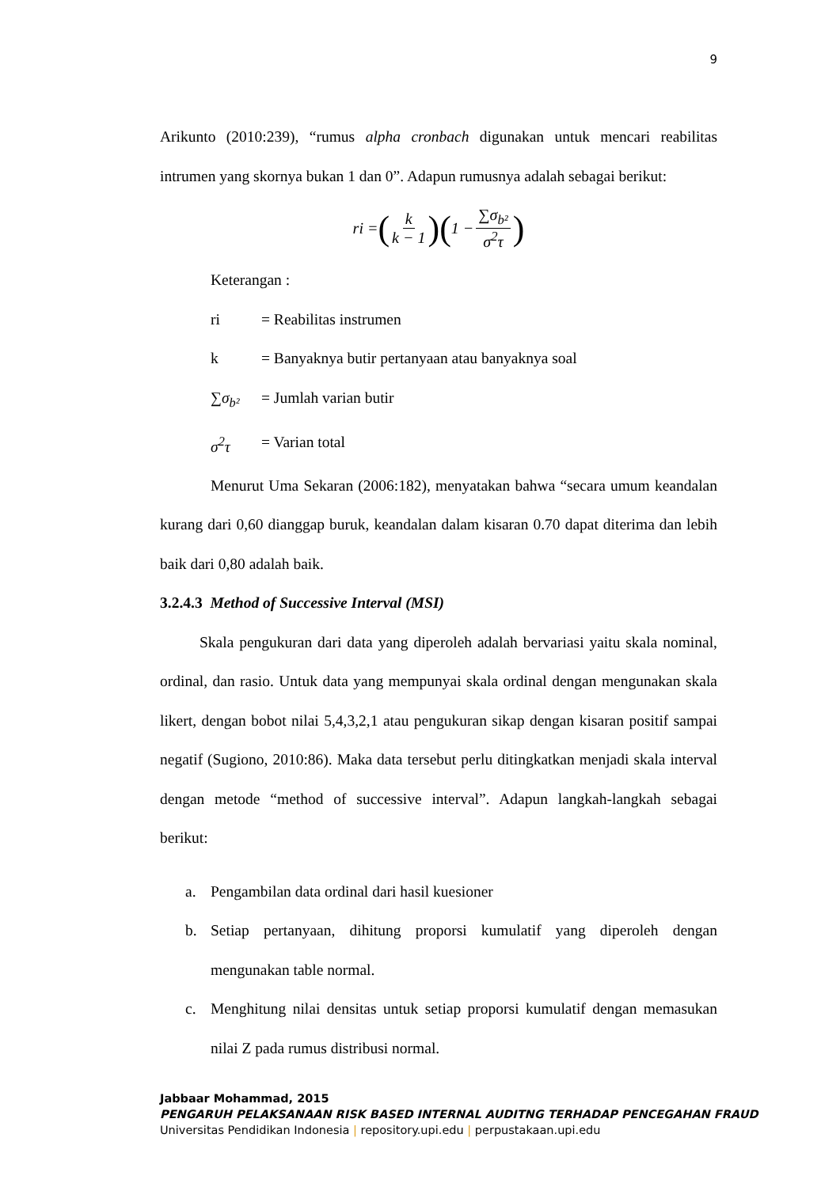9
Arikunto (2010:239), “rumus alpha cronbach digunakan untuk mencari reabilitas intrumen yang skornya bukan 1 dan 0”. Adapun rumusnya adalah sebagai berikut:
ri = (k k − 1) (1 − ∑σ<sub>b²</sub> σ<sup>2</sup>τ)
Keterangan :
ri = Reabilitas instrumen
k = Banyaknya butir pertanyaan atau banyaknya soal
∑σ<sub>b²</sub> = Jumlah varian butir
σ<sup>2</sup>τ = Varian total
Menurut Uma Sekaran (2006:182), menyatakan bahwa “secara umum keandalan kurang dari 0,60 dianggap buruk, keandalan dalam kisaran 0.70 dapat diterima dan lebih baik dari 0,80 adalah baik.
3.2.4.3 Method of Successive Interval (MSI)
Skala pengukuran dari data yang diperoleh adalah bervariasi yaitu skala nominal, ordinal, dan rasio. Untuk data yang mempunyai skala ordinal dengan mengunakan skala likert, dengan bobot nilai 5,4,3,2,1 atau pengukuran sikap dengan kisaran positif sampai negatif (Sugiono, 2010:86). Maka data tersebut perlu ditingkatkan menjadi skala interval dengan metode “method of successive interval”. Adapun langkah-langkah sebagai berikut:
a. Pengambilan data ordinal dari hasil kuesioner
b. Setiap pertanyaan, dihitung proporsi kumulatif yang diperoleh dengan mengunakan table normal.
c. Menghitung nilai densitas untuk setiap proporsi kumulatif dengan memasukan nilai Z pada rumus distribusi normal.
Jabbaar Mohammad, 2015
PENGARUH PELAKSANAAN RISK BASED INTERNAL AUDITNG TERHADAP PENCEGAHAN FRAUD
Universitas Pendidikan Indonesia | repository.upi.edu | perpustakaan.upi.edu